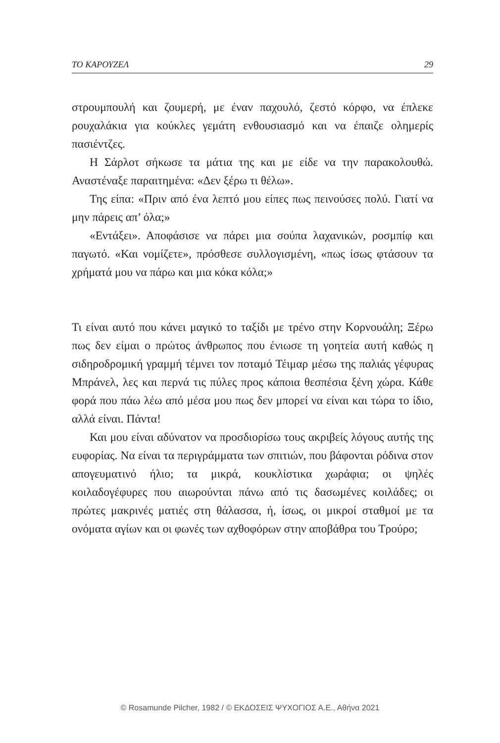ΤΟ ΚΑΡΟΥΖΕΛ 29
στρουμπουλή και ζουμερή, με έναν παχουλό, ζεστό κόρφο, να έπλεκε ρουχαλάκια για κούκλες γεμάτη ενθουσιασμό και να έπαιζε ολημερίς πασιέντζες.
Η Σάρλοτ σήκωσε τα μάτια της και με είδε να την παρακολουθώ. Αναστέναξε παραιτημένα: «Δεν ξέρω τι θέλω».
Της είπα: «Πριν από ένα λεπτό μου είπες πως πεινούσες πολύ. Γιατί να μην πάρεις απ’ όλα;»
«Εντάξει». Αποφάσισε να πάρει μια σούπα λαχανικών, ροσμπίφ και παγωτό. «Και νομίζετε», πρόσθεσε συλλογισμένη, «πως ίσως φτάσουν τα χρήματά μου να πάρω και μια κόκα κόλα;»
Τι είναι αυτό που κάνει μαγικό το ταξίδι με τρένο στην Κορνουάλη; Ξέρω πως δεν είμαι ο πρώτος άνθρωπος που ένιωσε τη γοητεία αυτή καθώς η σιδηροδρομική γραμμή τέμνει τον ποταμό Τέιμαρ μέσω της παλιάς γέφυρας Μπράνελ, λες και περνά τις πύλες προς κάποια θεσπέσια ξένη χώρα. Κάθε φορά που πάω λέω από μέσα μου πως δεν μπορεί να είναι και τώρα το ίδιο, αλλά είναι. Πάντα!
Και μου είναι αδύνατον να προσδιορίσω τους ακριβείς λόγους αυτής της ευφορίας. Να είναι τα περιγράμματα των σπιτιών, που βάφονται ρόδινα στον απογευματινό ήλιο; τα μικρά, κουκλίστικα χωράφια; οι ψηλές κοιλαδογέφυρες που αιωρούνται πάνω από τις δασωμένες κοιλάδες; οι πρώτες μακρινές ματιές στη θάλασσα, ή, ίσως, οι μικροί σταθμοί με τα ονόματα αγίων και οι φωνές των αχθοφόρων στην αποβάθρα του Τρούρο;
© Rosamunde Pilcher, 1982 / © ΕΚΔΟΣΕΙΣ ΨΥΧΟΓΙΟΣ Α.Ε., Αθήνα 2021